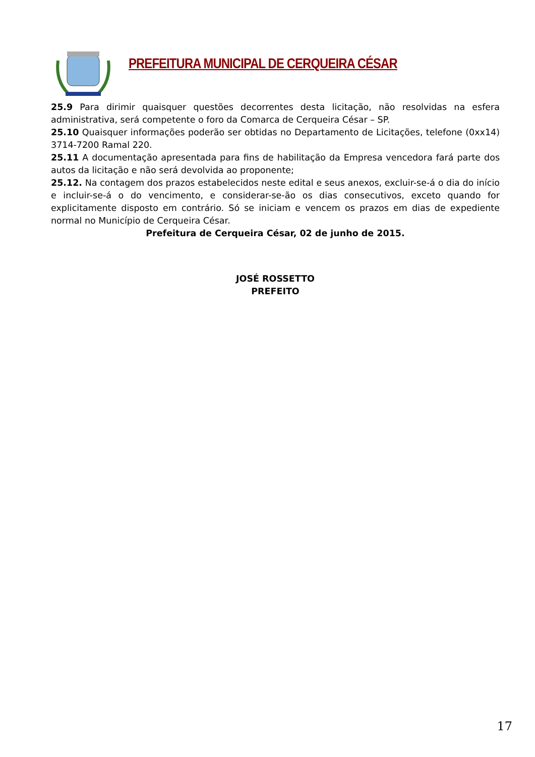PREFEITURA MUNICIPAL DE CERQUEIRA CÉSAR
25.9 Para dirimir quaisquer questões decorrentes desta licitação, não resolvidas na esfera administrativa, será competente o foro da Comarca de Cerqueira César – SP.
25.10 Quaisquer informações poderão ser obtidas no Departamento de Licitações, telefone (0xx14) 3714-7200 Ramal 220.
25.11 A documentação apresentada para fins de habilitação da Empresa vencedora fará parte dos autos da licitação e não será devolvida ao proponente;
25.12. Na contagem dos prazos estabelecidos neste edital e seus anexos, excluir-se-á o dia do início e incluir-se-á o do vencimento, e considerar-se-ão os dias consecutivos, exceto quando for explicitamente disposto em contrário. Só se iniciam e vencem os prazos em dias de expediente normal no Município de Cerqueira César.
Prefeitura de Cerqueira César, 02 de junho de 2015.
JOSÉ ROSSETTO
PREFEITO
17